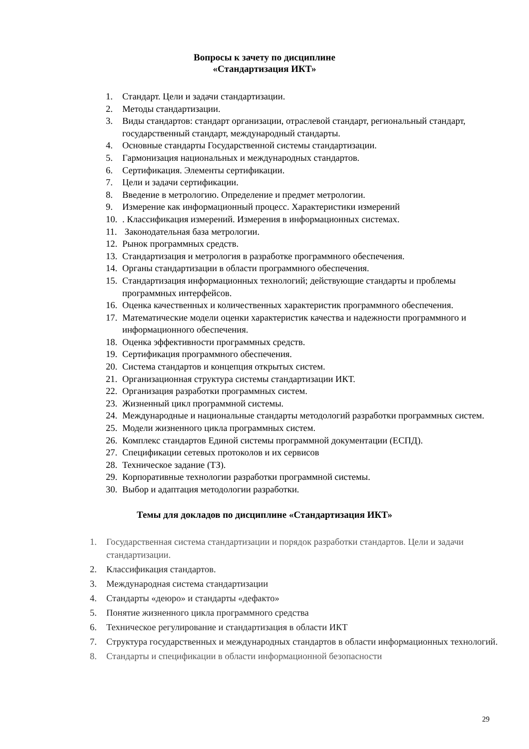Вопросы к зачету по дисциплине
«Стандартизация ИКТ»
1. Стандарт. Цели и задачи стандартизации.
2. Методы стандартизации.
3. Виды стандартов: стандарт организации, отраслевой стандарт, региональный стандарт, государственный стандарт, международный стандарты.
4. Основные стандарты Государственной системы стандартизации.
5. Гармонизация национальных и международных стандартов.
6. Сертификация. Элементы сертификации.
7. Цели и задачи сертификации.
8. Введение в метрологию. Определение и предмет метрологии.
9. Измерение как информационный процесс. Характеристики измерений
10.. Классификация измерений. Измерения в информационных системах.
11. Законодательная база метрологии.
12. Рынок программных средств.
13. Стандартизация и метрология в разработке программного обеспечения.
14. Органы стандартизации в области программного обеспечения.
15. Стандартизация информационных технологий; действующие стандарты и проблемы программных интерфейсов.
16. Оценка качественных и количественных характеристик программного обеспечения.
17. Математические модели оценки характеристик качества и надежности программного и информационного обеспечения.
18. Оценка эффективности программных средств.
19. Сертификация программного обеспечения.
20. Система стандартов и концепция открытых систем.
21. Организационная структура системы стандартизации ИКТ.
22. Организация разработки программных систем.
23. Жизненный цикл программной системы.
24. Международные и национальные стандарты методологий разработки программных систем.
25. Модели жизненного цикла программных систем.
26. Комплекс стандартов Единой системы программной документации (ЕСПД).
27. Спецификации сетевых протоколов и их сервисов
28. Техническое задание (ТЗ).
29. Корпоративные технологии разработки программной системы.
30. Выбор и адаптация методологии разработки.
Темы для докладов по дисциплине «Стандартизация ИКТ»
1. Государственная система стандартизации и порядок разработки стандартов. Цели и задачи стандартизации.
2. Классификация стандартов.
3. Международная система стандартизации
4. Стандарты «деюро» и стандарты «дефакто»
5. Понятие жизненного цикла программного средства
6. Техническое регулирование и стандартизация в области ИКТ
7. Структура государственных и международных стандартов в области информационных технологий.
8. Стандарты и спецификации в области информационной безопасности
29